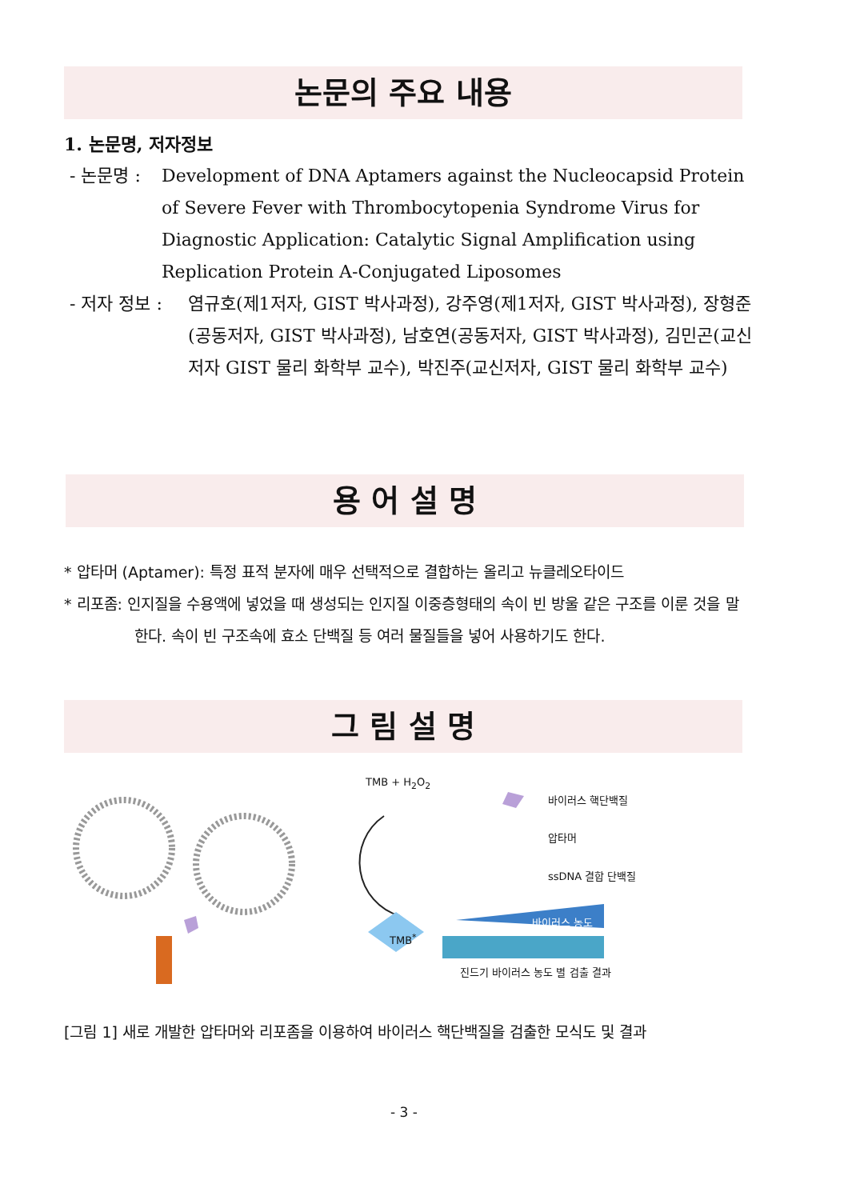논문의 주요 내용
1. 논문명, 저자정보
- 논문명 : Development of DNA Aptamers against the Nucleocapsid Protein of Severe Fever with Thrombocytopenia Syndrome Virus for Diagnostic Application: Catalytic Signal Amplification using Replication Protein A-Conjugated Liposomes
- 저자 정보 : 염규호(제1저자, GIST 박사과정), 강주영(제1저자, GIST 박사과정), 장형준(공동저자, GIST 박사과정), 남호연(공동저자, GIST 박사과정), 김민곤(교신저자 GIST 물리 화학부 교수), 박진주(교신저자, GIST 물리 화학부 교수)
용 어 설 명
* 압타머 (Aptamer): 특정 표적 분자에 매우 선택적으로 결합하는 올리고 뉴클레오타이드
* 리포좀: 인지질을 수용액에 넣었을 때 생성되는 인지질 이중층형태의 속이 빈 방울 같은 구조를 이룬 것을 말한다. 속이 빈 구조속에 효소 단백질 등 여러 물질들을 넣어 사용하기도 한다.
그 림 설 명
TMB + H<sub>2</sub>O<sub>2</sub>
TMB<sup>*</sup>
바이러스 핵단백질
압타머
ssDNA 결합 단백질
바이러스 농도
진드기 바이러스 농도 별 검출 결과
[그림 1] 새로 개발한 압타머와 리포좀을 이용하여 바이러스 핵단백질을 검출한 모식도 및 결과
- 3 -